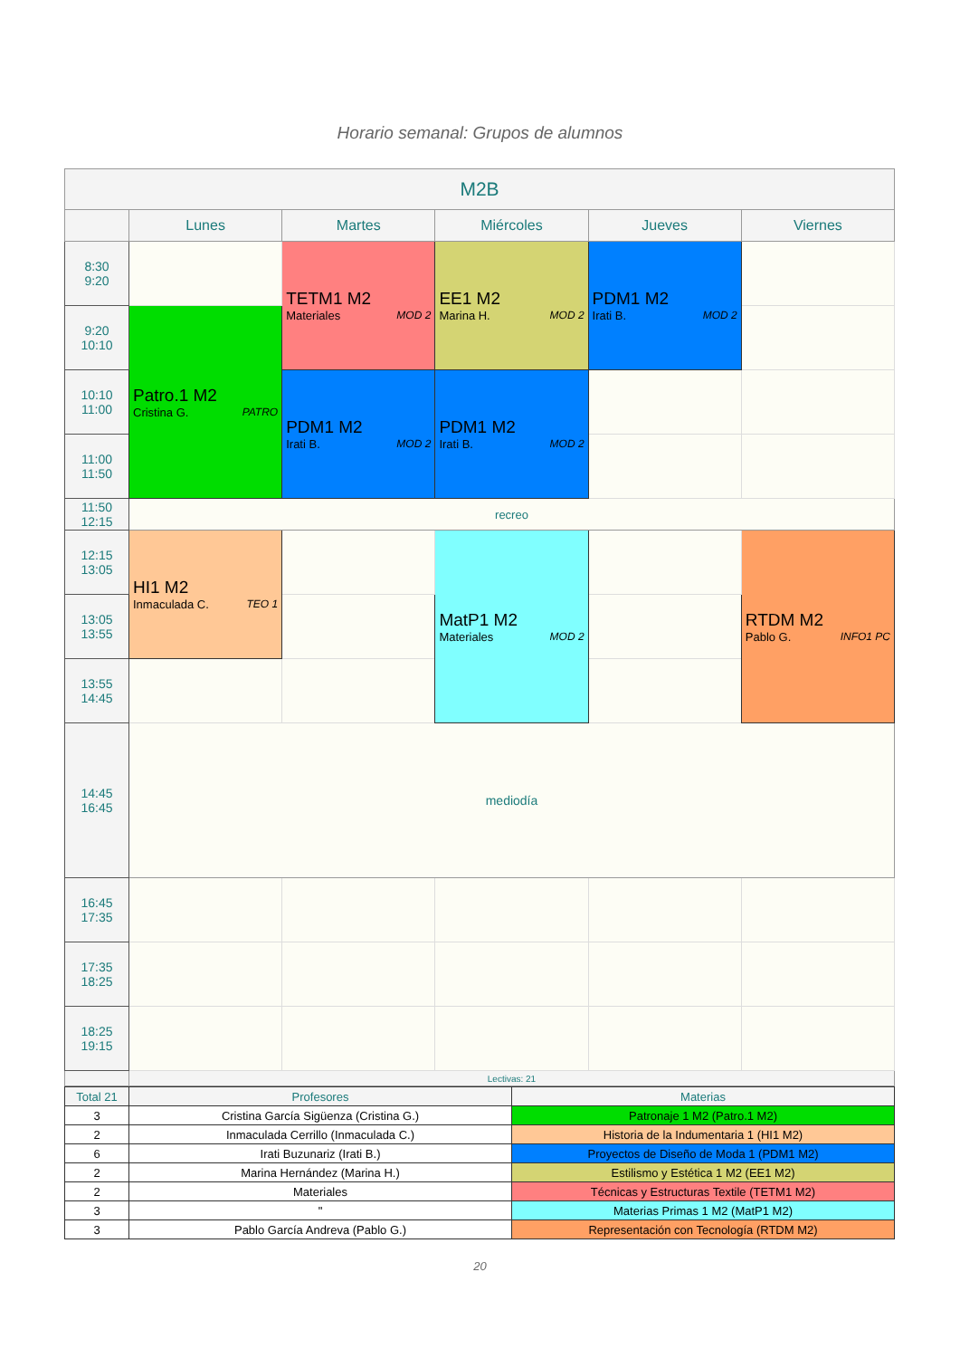Horario semanal: Grupos de alumnos
| M2B | | | | | |
| --- | --- | --- | --- | --- | --- |
| | Lunes | Martes | Miércoles | Jueves | Viernes |
| 8:30 9:20 | | TETM1 M2 Materiales MOD 2 | EE1 M2 Marina H. MOD 2 | PDM1 M2 Irati B. MOD 2 | |
| 9:20 10:10 | Patro.1 M2 Cristina G. PATRO | | | | |
| 10:10 11:00 | | PDM1 M2 Irati B. MOD 2 | PDM1 M2 Irati B. MOD 2 | | |
| 11:00 11:50 | | | | | |
| 11:50 12:15 | recreo | | | | |
| 12:15 13:05 | HI1 M2 Inmaculada C. TEO 1 | | MatP1 M2 Materiales MOD 2 | | RTDM M2 Pablo G. INFO1 PC |
| 13:05 13:55 | | | | | |
| 13:55 14:45 | | | | | |
| 14:45 16:45 | mediodía | | | | |
| 16:45 17:35 | | | | | |
| 17:35 18:25 | | | | | |
| 18:25 19:15 | | | | | |
| | Lectivas: 21 | | | | |
| Total 21 | Profesores | Materias |
| 3 | Cristina García Sigüenza (Cristina G.) | Patronaje 1 M2 (Patro.1 M2) |
| 2 | Inmaculada Cerrillo (Inmaculada C.) | Historia de la Indumentaria 1 (HI1 M2) |
| 6 | Irati Buzunariz (Irati B.) | Proyectos de Diseño de Moda 1 (PDM1 M2) |
| 2 | Marina Hernández (Marina H.) | Estilismo y Estética 1 M2 (EE1 M2) |
| 2 | Materiales | Técnicas y Estructuras Textile (TETM1 M2) |
| 3 | " | Materias Primas 1 M2 (MatP1 M2) |
| 3 | Pablo García Andreva (Pablo G.) | Representación con Tecnología (RTDM M2) |
20